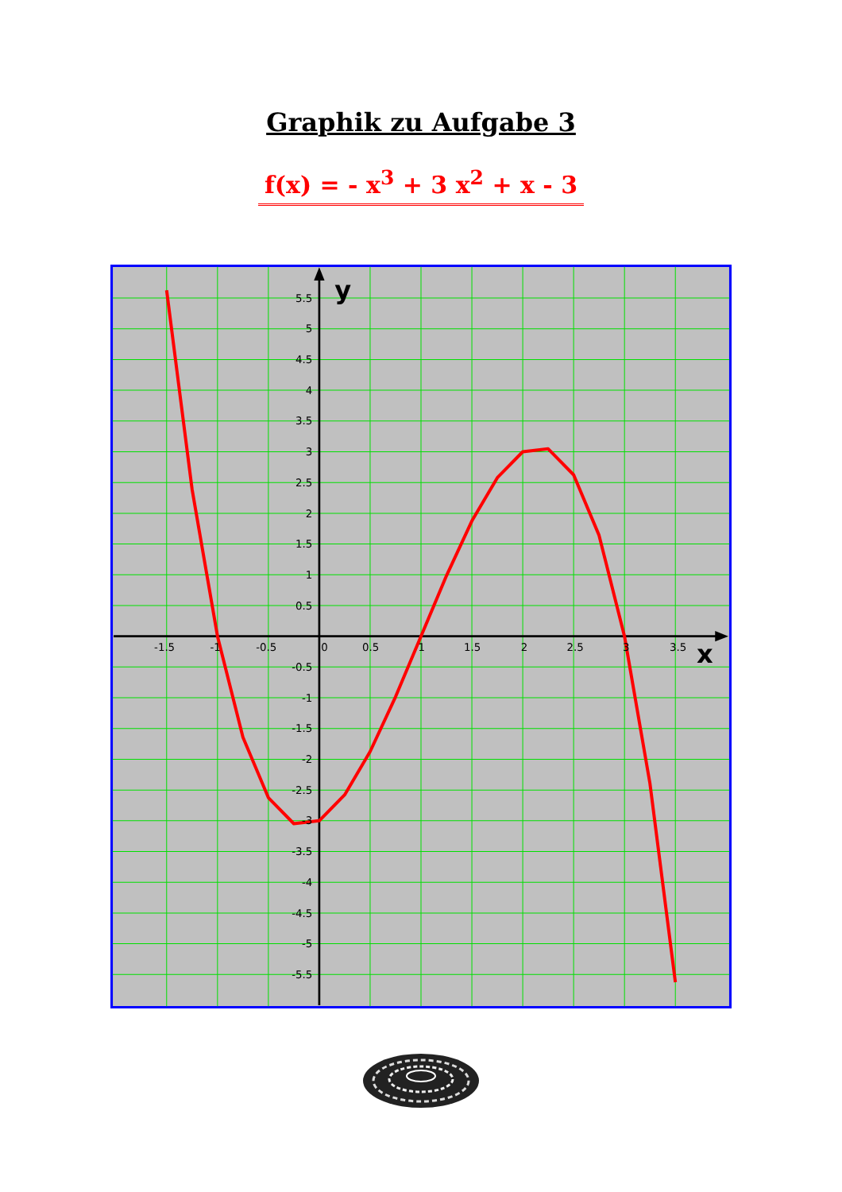Graphik zu Aufgabe 3
f(x) = - x<sup>3</sup> + 3 x<sup>2</sup> + x - 3
-1.5
-1
-0.5
0
0.5
1
1.5
2
2.5
3
3.5
5.5
5
4.5
4
3.5
3
2.5
2
1.5
1
0.5
-0.5
-1
-1.5
-2
-2.5
-3
-3.5
-4
-4.5
-5
-5.5
y
x